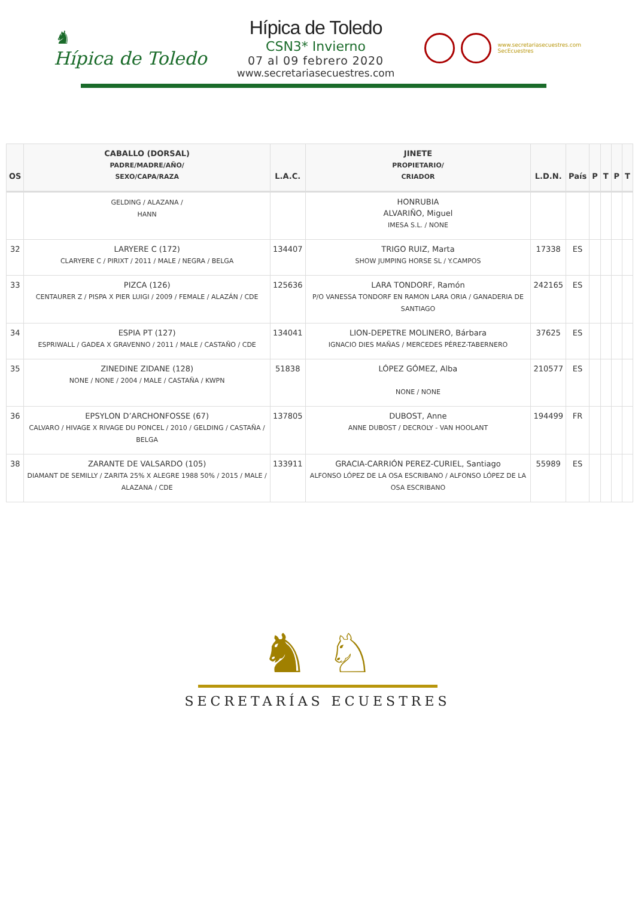♞
Hípica de Toledo
Hípica de Toledo
CSN3* Invierno
07 al 09 febrero 2020
www.secretariasecuestres.com
www.secretariasecuestres.com
SecEcuestres
| OS | CABALLO (DORSAL) PADRE/MADRE/AÑO/ SEXO/CAPA/RAZA | L.A.C. | JINETE PROPIETARIO/ CRIADOR | L.D.N. | País | P | T | P | T |
| --- | --- | --- | --- | --- | --- | --- | --- | --- | --- |
| | GELDING / ALAZANA / HANN | | HONRUBIA ALVARIÑO, Miguel IMESA S.L. / NONE | | | | | | |
| 32 | LARYERE C (172) CLARYERE C / PIRIXT / 2011 / MALE / NEGRA / BELGA | 134407 | TRIGO RUIZ, Marta SHOW JUMPING HORSE SL / Y.CAMPOS | 17338 | ES | | | | |
| 33 | PIZCA (126) CENTAURER Z / PISPA X PIER LUIGI / 2009 / FEMALE / ALAZÁN / CDE | 125636 | LARA TONDORF, Ramón P/O VANESSA TONDORF EN RAMON LARA ORIA / GANADERIA DE SANTIAGO | 242165 | ES | | | | |
| 34 | ESPIA PT (127) ESPRIWALL / GADEA X GRAVENNO / 2011 / MALE / CASTAÑO / CDE | 134041 | LION-DEPETRE MOLINERO, Bárbara IGNACIO DIES MAÑAS / MERCEDES PÉREZ-TABERNERO | 37625 | ES | | | | |
| 35 | ZINEDINE ZIDANE (128) NONE / NONE / 2004 / MALE / CASTAÑA / KWPN | 51838 | LÓPEZ GÓMEZ, Alba NONE / NONE | 210577 | ES | | | | |
| 36 | EPSYLON D’ARCHONFOSSE (67) CALVARO / HIVAGE X RIVAGE DU PONCEL / 2010 / GELDING / CASTAÑA / BELGA | 137805 | DUBOST, Anne ANNE DUBOST / DECROLY - VAN HOOLANT | 194499 | FR | | | | |
| 38 | ZARANTE DE VALSARDO (105) DIAMANT DE SEMILLY / ZARITA 25% X ALEGRE 1988 50% / 2015 / MALE / ALAZANA / CDE | 133911 | GRACIA-CARRIÓN PEREZ-CURIEL, Santiago ALFONSO LÓPEZ DE LA OSA ESCRIBANO / ALFONSO LÓPEZ DE LA OSA ESCRIBANO | 55989 | ES | | | | |
♞ ♘
SECRETARÍAS ECUESTRES